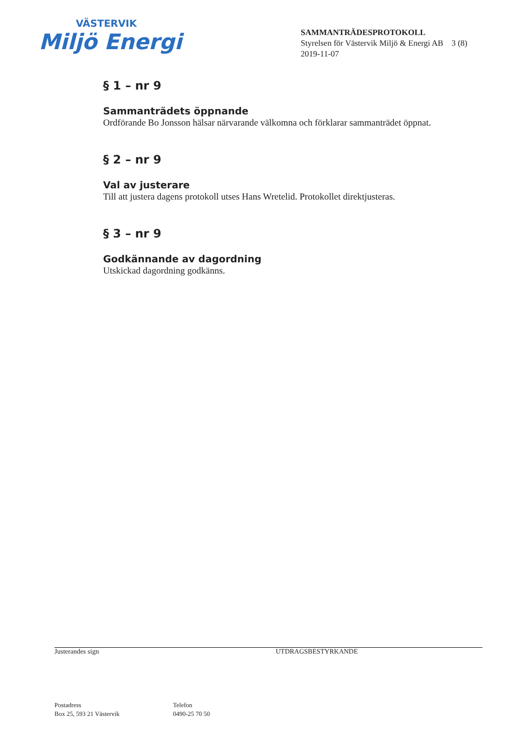VÄSTERVIK
Miljö Energi
SAMMANTRÄDESPROTOKOLL
Styrelsen för Västervik Miljö & Energi AB 3 (8)
2019-11-07
§ 1 – nr 9
Sammanträdets öppnande
Ordförande Bo Jonsson hälsar närvarande välkomna och förklarar sammanträdet öppnat.
§ 2 – nr 9
Val av justerare
Till att justera dagens protokoll utses Hans Wretelid. Protokollet direktjusteras.
§ 3 – nr 9
Godkännande av dagordning
Utskickad dagordning godkänns.
Justerandes sign UTDRAGSBESTYRKANDE
Postadress
Box 25, 593 21 Västervik
Telefon
0490-25 70 50